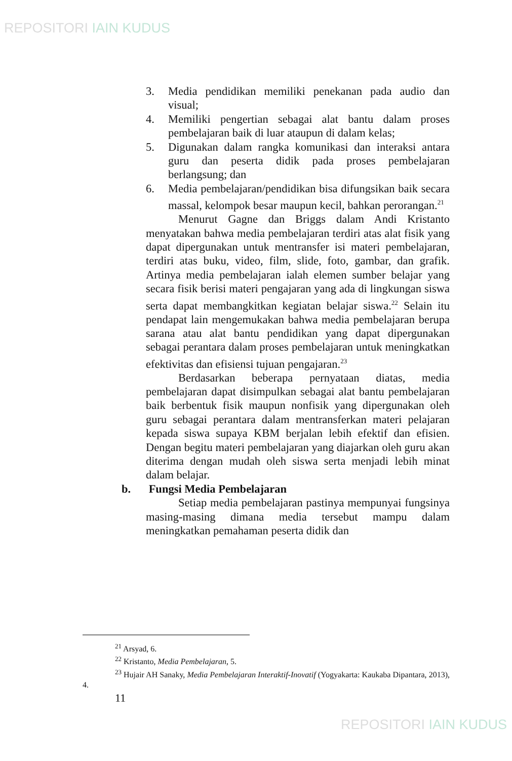REPOSITORI IAIN KUDUS
3. Media pendidikan memiliki penekanan pada audio dan visual;
4. Memiliki pengertian sebagai alat bantu dalam proses pembelajaran baik di luar ataupun di dalam kelas;
5. Digunakan dalam rangka komunikasi dan interaksi antara guru dan peserta didik pada proses pembelajaran berlangsung; dan
6. Media pembelajaran/pendidikan bisa difungsikan baik secara massal, kelompok besar maupun kecil, bahkan perorangan.<sup>21</sup>
Menurut Gagne dan Briggs dalam Andi Kristanto menyatakan bahwa media pembelajaran terdiri atas alat fisik yang dapat dipergunakan untuk mentransfer isi materi pembelajaran, terdiri atas buku, video, film, slide, foto, gambar, dan grafik. Artinya media pembelajaran ialah elemen sumber belajar yang secara fisik berisi materi pengajaran yang ada di lingkungan siswa serta dapat membangkitkan kegiatan belajar siswa.<sup>22</sup> Selain itu pendapat lain mengemukakan bahwa media pembelajaran berupa sarana atau alat bantu pendidikan yang dapat dipergunakan sebagai perantara dalam proses pembelajaran untuk meningkatkan efektivitas dan efisiensi tujuan pengajaran.<sup>23</sup>
Berdasarkan beberapa pernyataan diatas, media pembelajaran dapat disimpulkan sebagai alat bantu pembelajaran baik berbentuk fisik maupun nonfisik yang dipergunakan oleh guru sebagai perantara dalam mentransferkan materi pelajaran kepada siswa supaya KBM berjalan lebih efektif dan efisien. Dengan begitu materi pembelajaran yang diajarkan oleh guru akan diterima dengan mudah oleh siswa serta menjadi lebih minat dalam belajar.
b. Fungsi Media Pembelajaran
Setiap media pembelajaran pastinya mempunyai fungsinya masing-masing dimana media tersebut mampu dalam meningkatkan pemahaman peserta didik dan
<sup>21</sup> Arsyad, 6.
<sup>22</sup> Kristanto, Media Pembelajaran, 5.
<sup>23</sup> Hujair AH Sanaky, Media Pembelajaran Interaktif-Inovatif (Yogyakarta: Kaukaba Dipantara, 2013), 4.
11
REPOSITORI IAIN KUDUS